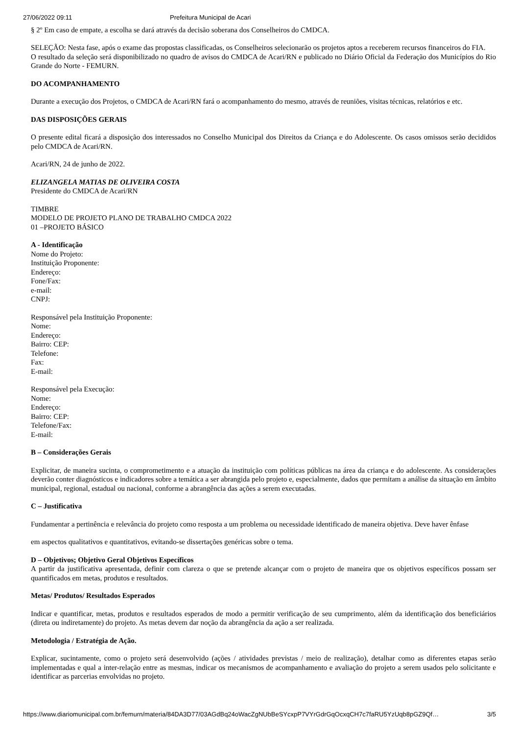27/06/2022 09:11 Prefeitura Municipal de Acari
§ 2º Em caso de empate, a escolha se dará através da decisão soberana dos Conselheiros do CMDCA.
SELEÇÃO: Nesta fase, após o exame das propostas classificadas, os Conselheiros selecionarão os projetos aptos a receberem recursos financeiros do FIA.
O resultado da seleção será disponibilizado no quadro de avisos do CMDCA de Acari/RN e publicado no Diário Oficial da Federação dos Municípios do Rio Grande do Norte - FEMURN.
DO ACOMPANHAMENTO
Durante a execução dos Projetos, o CMDCA de Acari/RN fará o acompanhamento do mesmo, através de reuniões, visitas técnicas, relatórios e etc.
DAS DISPOSIÇÕES GERAIS
O presente edital ficará a disposição dos interessados no Conselho Municipal dos Direitos da Criança e do Adolescente. Os casos omissos serão decididos pelo CMDCA de Acari/RN.
Acari/RN, 24 de junho de 2022.
ELIZANGELA MATIAS DE OLIVEIRA COSTA
Presidente do CMDCA de Acari/RN
TIMBRE
MODELO DE PROJETO PLANO DE TRABALHO CMDCA 2022
01 –PROJETO BÁSICO
A - Identificação
Nome do Projeto:
Instituição Proponente:
Endereço:
Fone/Fax:
e-mail:
CNPJ:
Responsável pela Instituição Proponente:
Nome:
Endereço:
Bairro: CEP:
Telefone:
Fax:
E-mail:
Responsável pela Execução:
Nome:
Endereço:
Bairro: CEP:
Telefone/Fax:
E-mail:
B – Considerações Gerais
Explicitar, de maneira sucinta, o comprometimento e a atuação da instituição com políticas públicas na área da criança e do adolescente. As considerações deverão conter diagnósticos e indicadores sobre a temática a ser abrangida pelo projeto e, especialmente, dados que permitam a análise da situação em âmbito municipal, regional, estadual ou nacional, conforme a abrangência das ações a serem executadas.
C – Justificativa
Fundamentar a pertinência e relevância do projeto como resposta a um problema ou necessidade identificado de maneira objetiva. Deve haver ênfase
em aspectos qualitativos e quantitativos, evitando-se dissertações genéricas sobre o tema.
D – Objetivos; Objetivo Geral Objetivos Específicos
A partir da justificativa apresentada, definir com clareza o que se pretende alcançar com o projeto de maneira que os objetivos específicos possam ser quantificados em metas, produtos e resultados.
Metas/ Produtos/ Resultados Esperados
Indicar e quantificar, metas, produtos e resultados esperados de modo a permitir verificação de seu cumprimento, além da identificação dos beneficiários (direta ou indiretamente) do projeto. As metas devem dar noção da abrangência da ação a ser realizada.
Metodologia / Estratégia de Ação.
Explicar, sucintamente, como o projeto será desenvolvido (ações / atividades previstas / meio de realização), detalhar como as diferentes etapas serão implementadas e qual a inter-relação entre as mesmas, indicar os mecanismos de acompanhamento e avaliação do projeto a serem usados pelo solicitante e identificar as parcerias envolvidas no projeto.
https://www.diariomunicipal.com.br/femurn/materia/84DA3D77/03AGdBq24oWacZgNUbBeSYcxpP7VYrGdrGqOcxqCH7c7faRU5YzUqb8pGZ9Qf… 3/5